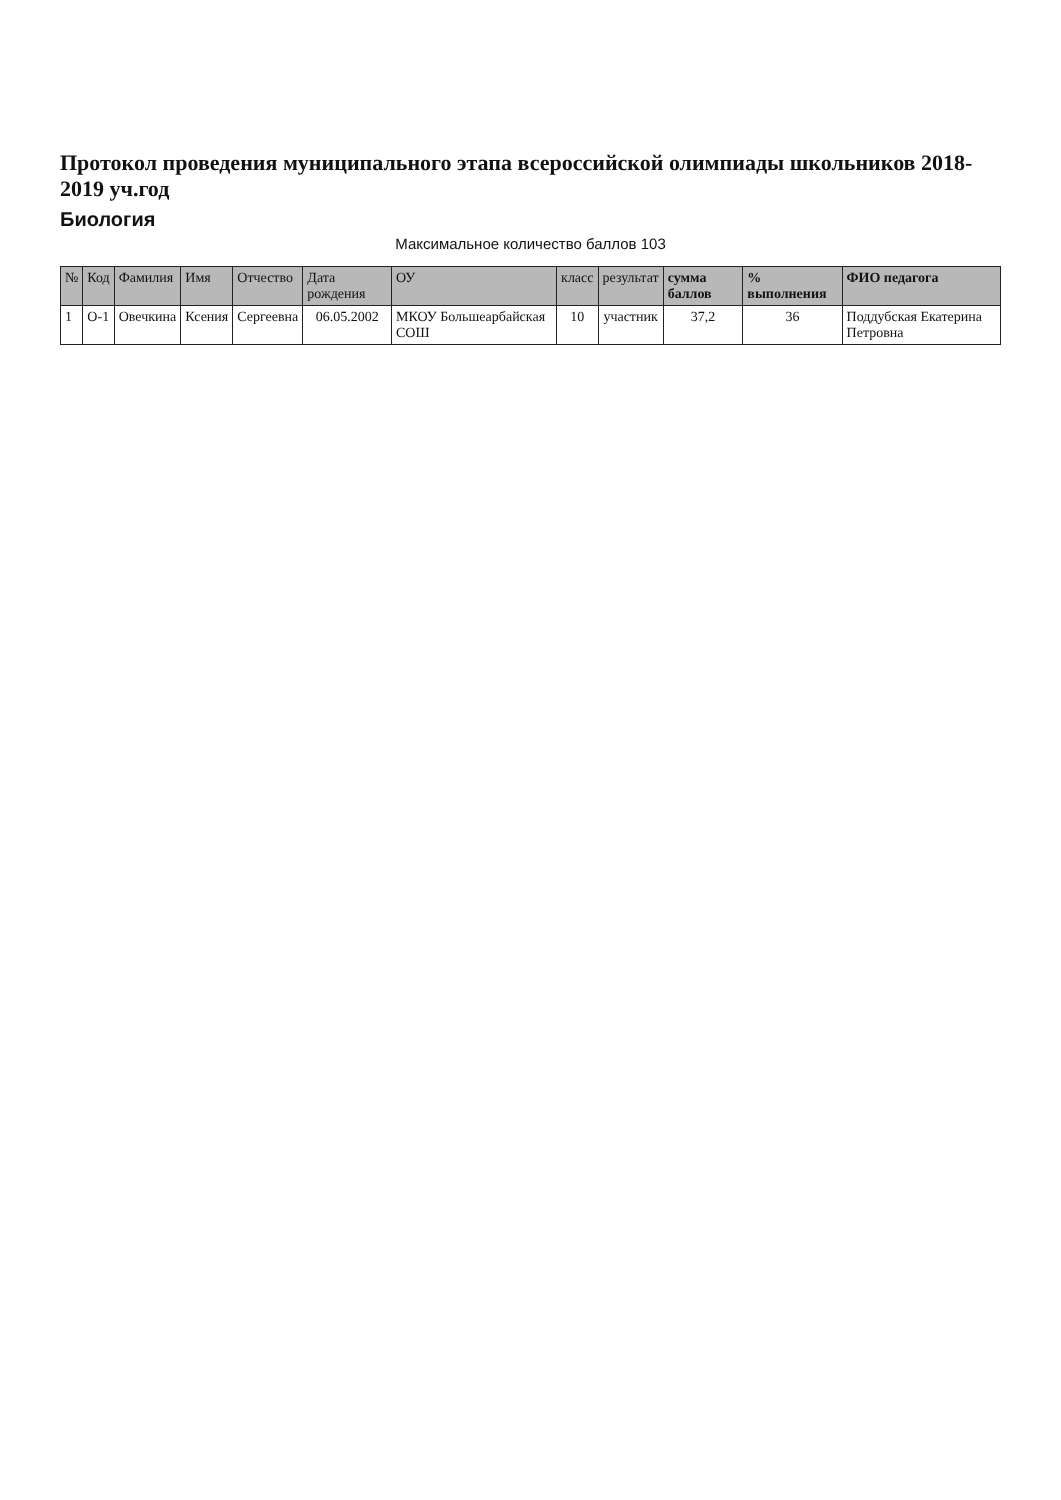Протокол проведения муниципального этапа всероссийской олимпиады школьников 2018-2019 уч.год
Биология
Максимальное количество баллов 103
| № | Код | Фамилия | Имя | Отчество | Дата рождения | ОУ | класс | результат | сумма баллов | % выполнения | ФИО педагога |
| --- | --- | --- | --- | --- | --- | --- | --- | --- | --- | --- | --- |
| 1 | О-1 | Овечкина | Ксения | Сергеевна | 06.05.2002 | МКОУ Большеарбайская СОШ | 10 | участник | 37,2 | 36 | Поддубская Екатерина Петровна |